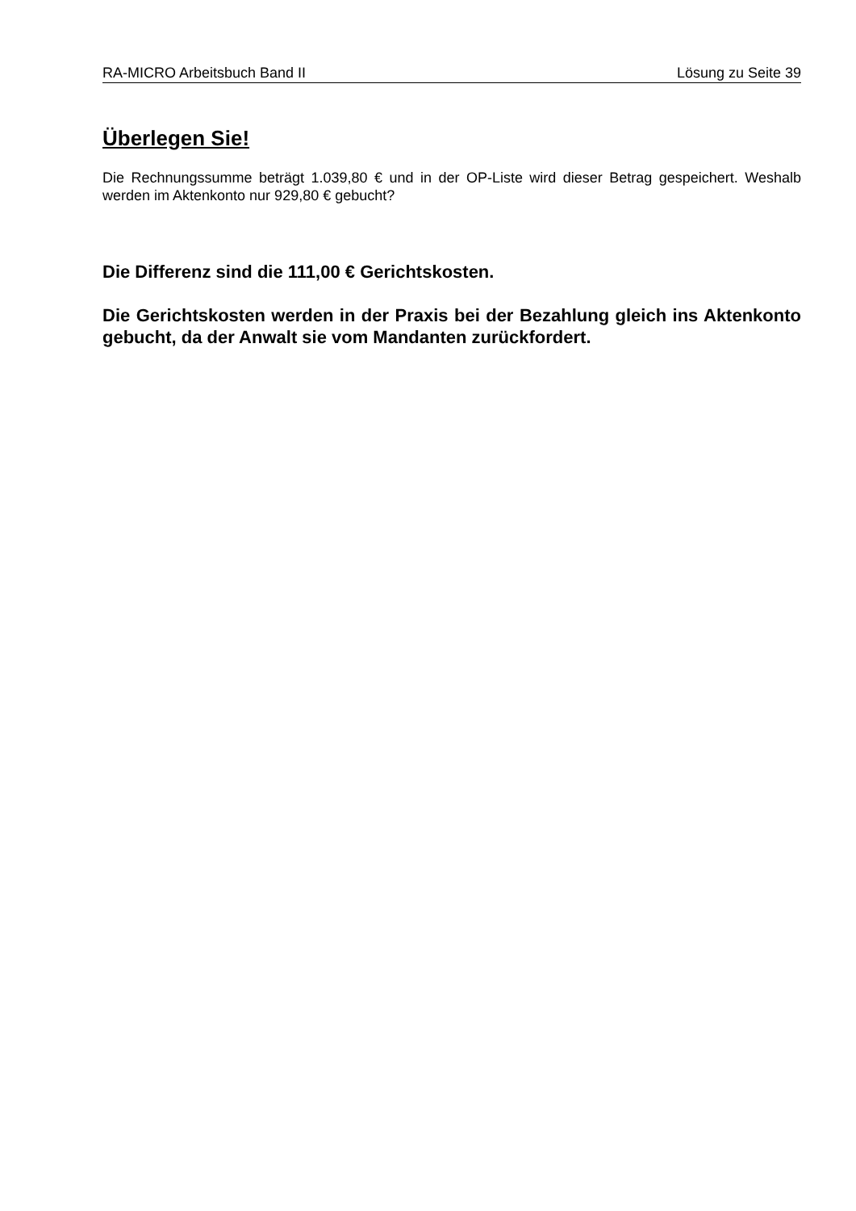RA-MICRO Arbeitsbuch Band II Lösung zu Seite 39
Überlegen Sie!
Die Rechnungssumme beträgt 1.039,80 € und in der OP-Liste wird dieser Betrag gespeichert. Weshalb werden im Aktenkonto nur 929,80 € gebucht?
Die Differenz sind die 111,00 € Gerichtskosten.
Die Gerichtskosten werden in der Praxis bei der Bezahlung gleich ins Aktenkonto gebucht, da der Anwalt sie vom Mandanten zurückfordert.